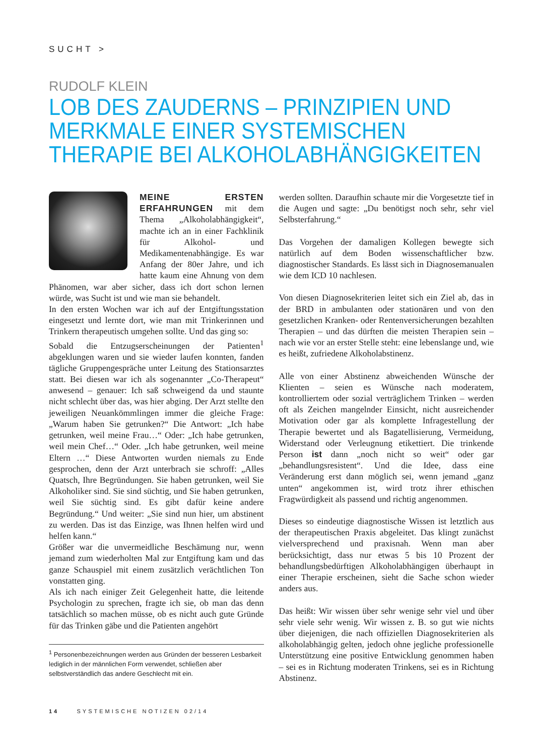SUCHT >
RUDOLF KLEIN
LOB DES ZAUDERNS – PRINZIPIEN UND MERKMALE EINER SYSTEMISCHEN THERAPIE BEI ALKOHOLABHÄNGIGKEITEN
MEINE ERSTEN ERFAHRUNGEN mit dem Thema „Alkoholabhängigkeit“, machte ich an in einer Fachklinik für Alkohol- und Medikamentenabhängige. Es war Anfang der 80er Jahre, und ich hatte kaum eine Ahnung von dem Phänomen, war aber sicher, dass ich dort schon lernen würde, was Sucht ist und wie man sie behandelt.
In den ersten Wochen war ich auf der Entgiftungsstation eingesetzt und lernte dort, wie man mit Trinkerinnen und Trinkern therapeutisch umgehen sollte. Und das ging so:
Sobald die Entzugserscheinungen der Patienten<sup>1</sup> abgeklungen waren und sie wieder laufen konnten, fanden tägliche Gruppengespräche unter Leitung des Stationsarztes statt. Bei diesen war ich als sogenannter „Co-Therapeut“ anwesend – genauer: Ich saß schweigend da und staunte nicht schlecht über das, was hier abging. Der Arzt stellte den jeweiligen Neuankömmlingen immer die gleiche Frage: „Warum haben Sie getrunken?“ Die Antwort: „Ich habe getrunken, weil meine Frau…“ Oder: „Ich habe getrunken, weil mein Chef…“ Oder. „Ich habe getrunken, weil meine Eltern …“ Diese Antworten wurden niemals zu Ende gesprochen, denn der Arzt unterbrach sie schroff: „Alles Quatsch, Ihre Begründungen. Sie haben getrunken, weil Sie Alkoholiker sind. Sie sind süchtig, und Sie haben getrunken, weil Sie süchtig sind. Es gibt dafür keine andere Begründung.“ Und weiter: „Sie sind nun hier, um abstinent zu werden. Das ist das Einzige, was Ihnen helfen wird und helfen kann.“
Größer war die unvermeidliche Beschämung nur, wenn jemand zum wiederholten Mal zur Entgiftung kam und das ganze Schauspiel mit einem zusätzlich verächtlichen Ton vonstatten ging.
Als ich nach einiger Zeit Gelegenheit hatte, die leitende Psychologin zu sprechen, fragte ich sie, ob man das denn tatsächlich so machen müsse, ob es nicht auch gute Gründe für das Trinken gäbe und die Patienten angehört
<sup>1</sup> Personenbezeichnungen werden aus Gründen der besseren Lesbarkeit lediglich in der männlichen Form verwendet, schließen aber selbstverständlich das andere Geschlecht mit ein.
werden sollten. Daraufhin schaute mir die Vorgesetzte tief in die Augen und sagte: „Du benötigst noch sehr, sehr viel Selbsterfahrung.“
Das Vorgehen der damaligen Kollegen bewegte sich natürlich auf dem Boden wissenschaftlicher bzw. diagnostischer Standards. Es lässt sich in Diagnosemanualen wie dem ICD 10 nachlesen.
Von diesen Diagnosekriterien leitet sich ein Ziel ab, das in der BRD in ambulanten oder stationären und von den gesetzlichen Kranken- oder Rentenversicherungen bezahlten Therapien – und das dürften die meisten Therapien sein – nach wie vor an erster Stelle steht: eine lebenslange und, wie es heißt, zufriedene Alkoholabstinenz.
Alle von einer Abstinenz abweichenden Wünsche der Klienten – seien es Wünsche nach moderatem, kontrolliertem oder sozial verträglichem Trinken – werden oft als Zeichen mangelnder Einsicht, nicht ausreichender Motivation oder gar als komplette Infragestellung der Therapie bewertet und als Bagatellisierung, Vermeidung, Widerstand oder Verleugnung etikettiert. Die trinkende Person ist dann „noch nicht so weit“ oder gar „behandlungsresistent“. Und die Idee, dass eine Veränderung erst dann möglich sei, wenn jemand „ganz unten“ angekommen ist, wird trotz ihrer ethischen Fragwürdigkeit als passend und richtig angenommen.
Dieses so eindeutige diagnostische Wissen ist letztlich aus der therapeutischen Praxis abgeleitet. Das klingt zunächst vielversprechend und praxisnah. Wenn man aber berücksichtigt, dass nur etwas 5 bis 10 Prozent der behandlungsbedürftigen Alkoholabhängigen überhaupt in einer Therapie erscheinen, sieht die Sache schon wieder anders aus.
Das heißt: Wir wissen über sehr wenige sehr viel und über sehr viele sehr wenig. Wir wissen z. B. so gut wie nichts über diejenigen, die nach offiziellen Diagnosekriterien als alkoholabhängig gelten, jedoch ohne jegliche professionelle Unterstützung eine positive Entwicklung genommen haben – sei es in Richtung moderaten Trinkens, sei es in Richtung Abstinenz.
14 SYSTEMISCHE NOTIZEN 02/14